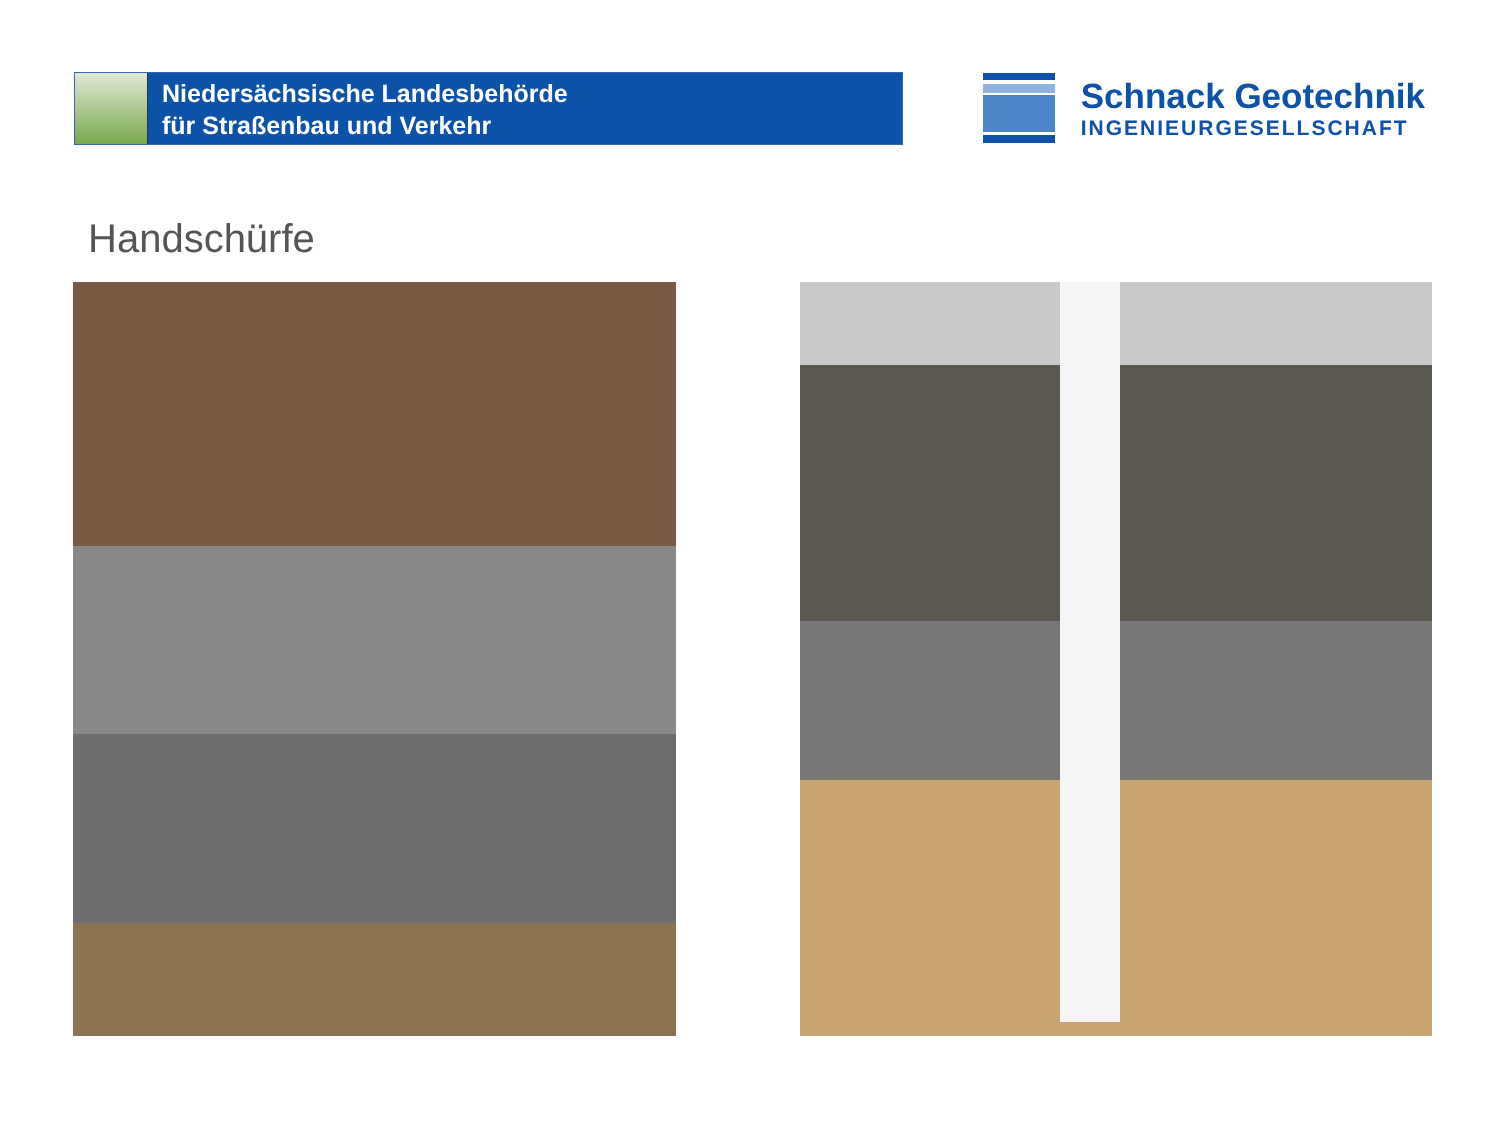Niedersächsische Landesbehörde
für Straßenbau und Verkehr
Schnack Geotechnik
INGENIEURGESELLSCHAFT
Handschürfe